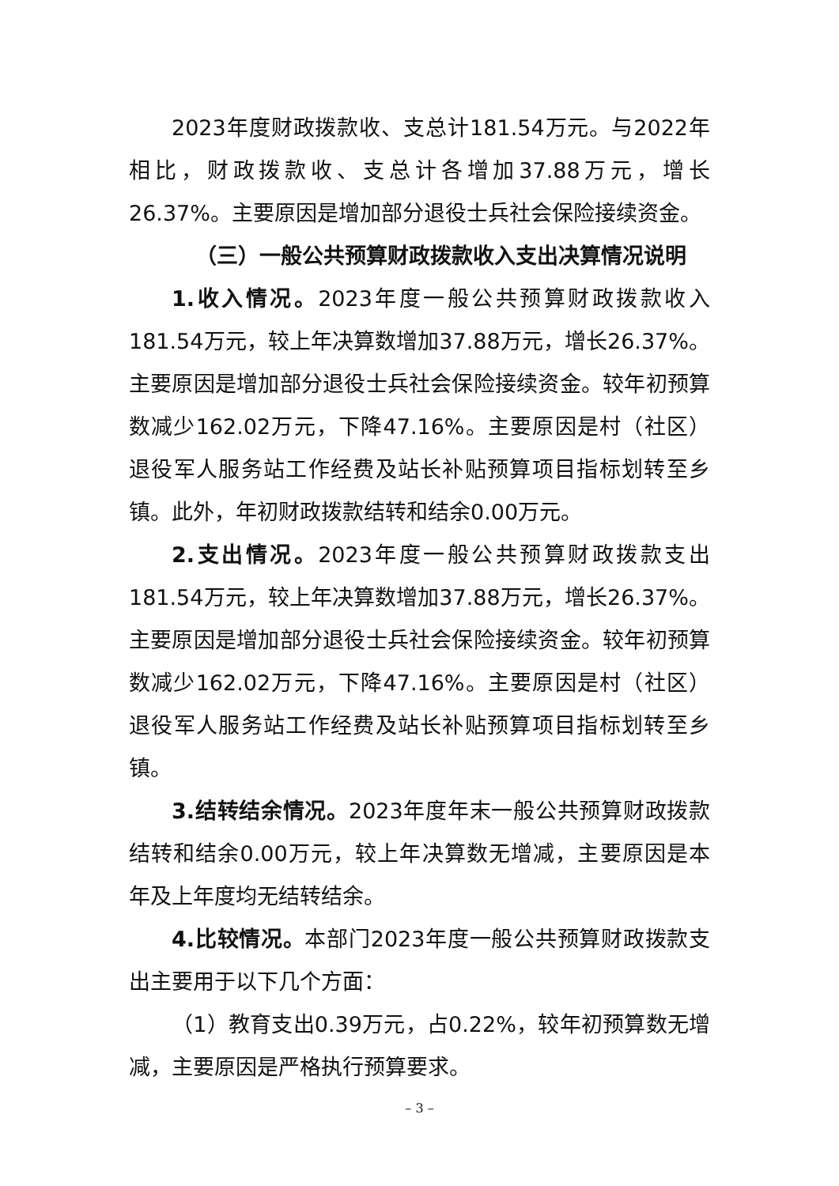2023年度财政拨款收、支总计181.54万元。与2022年相比，财政拨款收、支总计各增加37.88万元，增长26.37%。主要原因是增加部分退役士兵社会保险接续资金。
（三）一般公共预算财政拨款收入支出决算情况说明
1.收入情况。2023年度一般公共预算财政拨款收入181.54万元，较上年决算数增加37.88万元，增长26.37%。主要原因是增加部分退役士兵社会保险接续资金。较年初预算数减少162.02万元，下降47.16%。主要原因是村（社区）退役军人服务站工作经费及站长补贴预算项目指标划转至乡镇。此外，年初财政拨款结转和结余0.00万元。
2.支出情况。2023年度一般公共预算财政拨款支出181.54万元，较上年决算数增加37.88万元，增长26.37%。主要原因是增加部分退役士兵社会保险接续资金。较年初预算数减少162.02万元，下降47.16%。主要原因是村（社区）退役军人服务站工作经费及站长补贴预算项目指标划转至乡镇。
3.结转结余情况。2023年度年末一般公共预算财政拨款结转和结余0.00万元，较上年决算数无增减，主要原因是本年及上年度均无结转结余。
4.比较情况。本部门2023年度一般公共预算财政拨款支出主要用于以下几个方面：
（1）教育支出0.39万元，占0.22%，较年初预算数无增减，主要原因是严格执行预算要求。
– 3 –